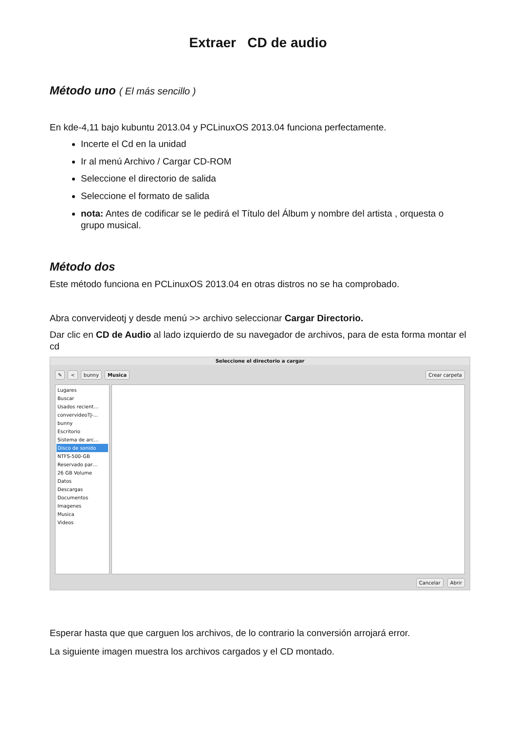Extraer CD de audio
Método uno ( El más sencillo )
En kde-4,11 bajo kubuntu 2013.04 y PCLinuxOS 2013.04 funciona perfectamente.
Incerte el Cd en la unidad
Ir al menú Archivo / Cargar CD-ROM
Seleccione el directorio de salida
Seleccione el formato de salida
nota: Antes de codificar se le pedirá el Título del Álbum y nombre del artista , orquesta o grupo musical.
Método dos
Este método funciona en PCLinuxOS 2013.04 en otras distros no se ha comprobado.
Abra convervideotj y desde menú >> archivo seleccionar Cargar Directorio.
Dar clic en CD de Audio al lado izquierdo de su navegador de archivos, para de esta forma montar el cd
Seleccione el directorio a cargar
✎ < bunny Musica Crear carpeta
Lugares
Buscar
Usados recient…
convervideoTJ-…
bunny
Escritorio
Sistema de arc…
Disco de sonido
NTFS-500-GB
Reservado par…
26 GB Volume
Datos
Descargas
Documentos
Imagenes
Musica
Videos
Cancelar Abrir
Esperar hasta que que carguen los archivos, de lo contrario la conversión arrojará error.
La siguiente imagen muestra los archivos cargados y el CD montado.